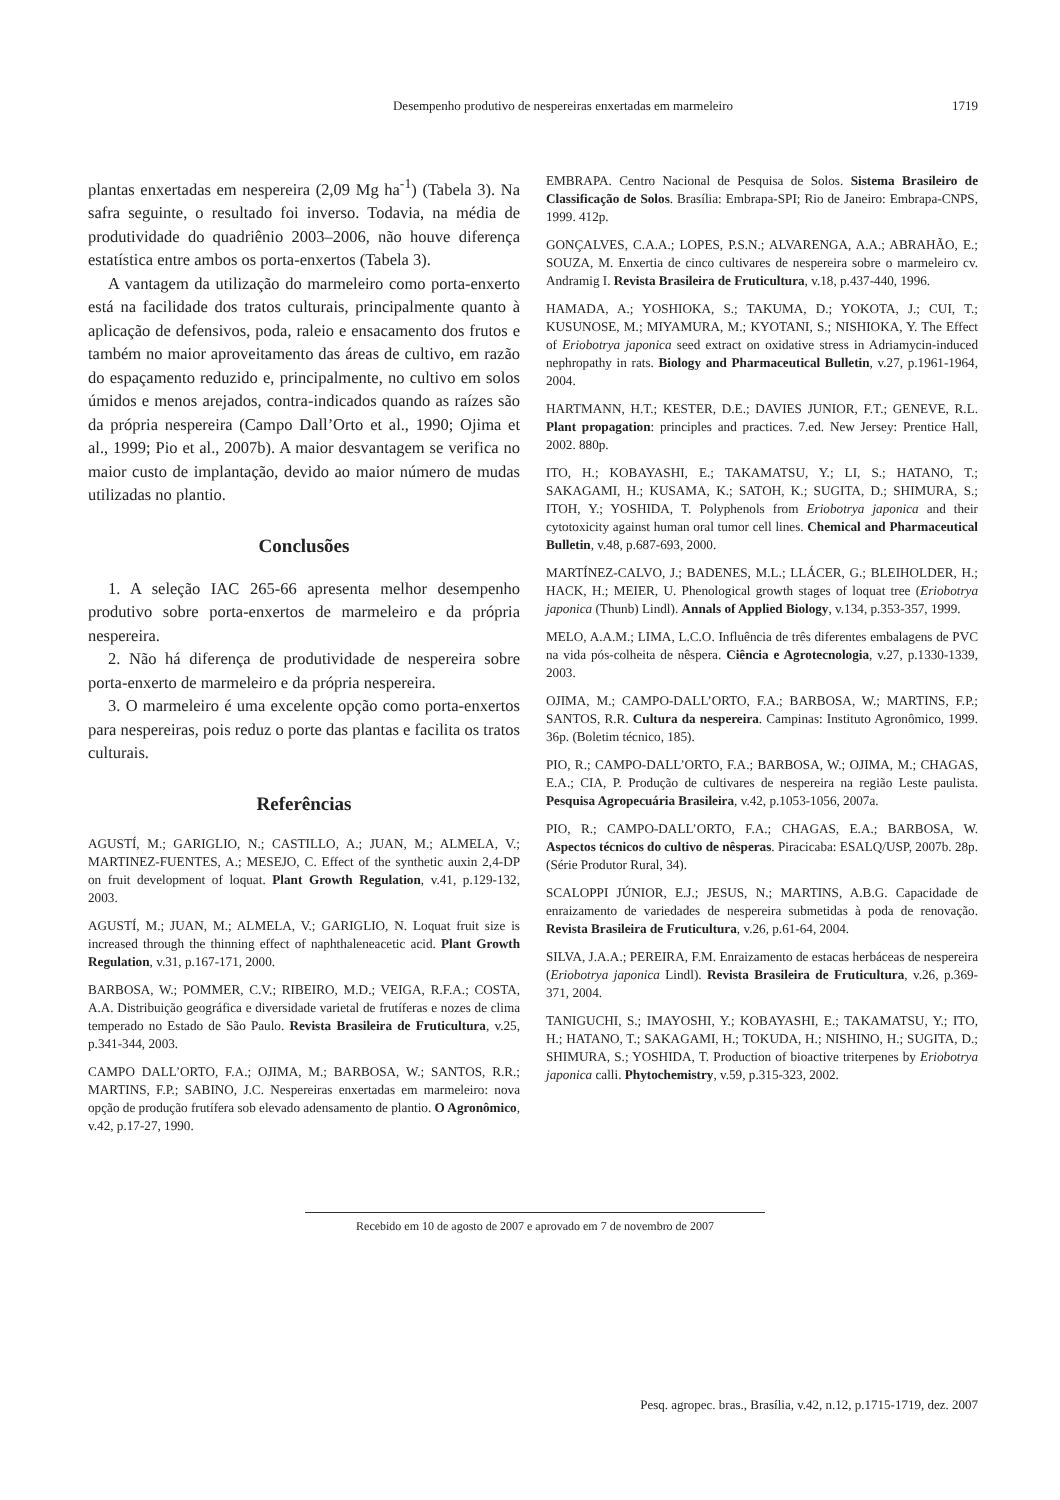Desempenho produtivo de nespereiras enxertadas em marmeleiro
1719
plantas enxertadas em nespereira (2,09 Mg ha<sup>-1</sup>) (Tabela 3). Na safra seguinte, o resultado foi inverso. Todavia, na média de produtividade do quadriênio 2003–2006, não houve diferença estatística entre ambos os porta-enxertos (Tabela 3).
A vantagem da utilização do marmeleiro como porta-enxerto está na facilidade dos tratos culturais, principalmente quanto à aplicação de defensivos, poda, raleio e ensacamento dos frutos e também no maior aproveitamento das áreas de cultivo, em razão do espaçamento reduzido e, principalmente, no cultivo em solos úmidos e menos arejados, contra-indicados quando as raízes são da própria nespereira (Campo Dall’Orto et al., 1990; Ojima et al., 1999; Pio et al., 2007b). A maior desvantagem se verifica no maior custo de implantação, devido ao maior número de mudas utilizadas no plantio.
Conclusões
1. A seleção IAC 265-66 apresenta melhor desempenho produtivo sobre porta-enxertos de marmeleiro e da própria nespereira.
2. Não há diferença de produtividade de nespereira sobre porta-enxerto de marmeleiro e da própria nespereira.
3. O marmeleiro é uma excelente opção como porta-enxertos para nespereiras, pois reduz o porte das plantas e facilita os tratos culturais.
Referências
AGUSTÍ, M.; GARIGLIO, N.; CASTILLO, A.; JUAN, M.; ALMELA, V.; MARTINEZ-FUENTES, A.; MESEJO, C. Effect of the synthetic auxin 2,4-DP on fruit development of loquat. Plant Growth Regulation, v.41, p.129-132, 2003.
AGUSTÍ, M.; JUAN, M.; ALMELA, V.; GARIGLIO, N. Loquat fruit size is increased through the thinning effect of naphthaleneacetic acid. Plant Growth Regulation, v.31, p.167-171, 2000.
BARBOSA, W.; POMMER, C.V.; RIBEIRO, M.D.; VEIGA, R.F.A.; COSTA, A.A. Distribuição geográfica e diversidade varietal de frutíferas e nozes de clima temperado no Estado de São Paulo. Revista Brasileira de Fruticultura, v.25, p.341-344, 2003.
CAMPO DALL’ORTO, F.A.; OJIMA, M.; BARBOSA, W.; SANTOS, R.R.; MARTINS, F.P.; SABINO, J.C. Nespereiras enxertadas em marmeleiro: nova opção de produção frutífera sob elevado adensamento de plantio. O Agronômico, v.42, p.17-27, 1990.
EMBRAPA. Centro Nacional de Pesquisa de Solos. Sistema Brasileiro de Classificação de Solos. Brasília: Embrapa-SPI; Rio de Janeiro: Embrapa-CNPS, 1999. 412p.
GONÇALVES, C.A.A.; LOPES, P.S.N.; ALVARENGA, A.A.; ABRAHÃO, E.; SOUZA, M. Enxertia de cinco cultivares de nespereira sobre o marmeleiro cv. Andramig I. Revista Brasileira de Fruticultura, v.18, p.437-440, 1996.
HAMADA, A.; YOSHIOKA, S.; TAKUMA, D.; YOKOTA, J.; CUI, T.; KUSUNOSE, M.; MIYAMURA, M.; KYOTANI, S.; NISHIOKA, Y. The Effect of Eriobotrya japonica seed extract on oxidative stress in Adriamycin-induced nephropathy in rats. Biology and Pharmaceutical Bulletin, v.27, p.1961-1964, 2004.
HARTMANN, H.T.; KESTER, D.E.; DAVIES JUNIOR, F.T.; GENEVE, R.L. Plant propagation: principles and practices. 7.ed. New Jersey: Prentice Hall, 2002. 880p.
ITO, H.; KOBAYASHI, E.; TAKAMATSU, Y.; LI, S.; HATANO, T.; SAKAGAMI, H.; KUSAMA, K.; SATOH, K.; SUGITA, D.; SHIMURA, S.; ITOH, Y.; YOSHIDA, T. Polyphenols from Eriobotrya japonica and their cytotoxicity against human oral tumor cell lines. Chemical and Pharmaceutical Bulletin, v.48, p.687-693, 2000.
MARTÍNEZ-CALVO, J.; BADENES, M.L.; LLÁCER, G.; BLEIHOLDER, H.; HACK, H.; MEIER, U. Phenological growth stages of loquat tree (Eriobotrya japonica (Thunb) Lindl). Annals of Applied Biology, v.134, p.353-357, 1999.
MELO, A.A.M.; LIMA, L.C.O. Influência de três diferentes embalagens de PVC na vida pós-colheita de nêspera. Ciência e Agrotecnologia, v.27, p.1330-1339, 2003.
OJIMA, M.; CAMPO-DALL’ORTO, F.A.; BARBOSA, W.; MARTINS, F.P.; SANTOS, R.R. Cultura da nespereira. Campinas: Instituto Agronômico, 1999. 36p. (Boletim técnico, 185).
PIO, R.; CAMPO-DALL’ORTO, F.A.; BARBOSA, W.; OJIMA, M.; CHAGAS, E.A.; CIA, P. Produção de cultivares de nespereira na região Leste paulista. Pesquisa Agropecuária Brasileira, v.42, p.1053-1056, 2007a.
PIO, R.; CAMPO-DALL’ORTO, F.A.; CHAGAS, E.A.; BARBOSA, W. Aspectos técnicos do cultivo de nêsperas. Piracicaba: ESALQ/USP, 2007b. 28p. (Série Produtor Rural, 34).
SCALOPPI JÚNIOR, E.J.; JESUS, N.; MARTINS, A.B.G. Capacidade de enraizamento de variedades de nespereira submetidas à poda de renovação. Revista Brasileira de Fruticultura, v.26, p.61-64, 2004.
SILVA, J.A.A.; PEREIRA, F.M. Enraizamento de estacas herbáceas de nespereira (Eriobotrya japonica Lindl). Revista Brasileira de Fruticultura, v.26, p.369-371, 2004.
TANIGUCHI, S.; IMAYOSHI, Y.; KOBAYASHI, E.; TAKAMATSU, Y.; ITO, H.; HATANO, T.; SAKAGAMI, H.; TOKUDA, H.; NISHINO, H.; SUGITA, D.; SHIMURA, S.; YOSHIDA, T. Production of bioactive triterpenes by Eriobotrya japonica calli. Phytochemistry, v.59, p.315-323, 2002.
Recebido em 10 de agosto de 2007 e aprovado em 7 de novembro de 2007
Pesq. agropec. bras., Brasília, v.42, n.12, p.1715-1719, dez. 2007